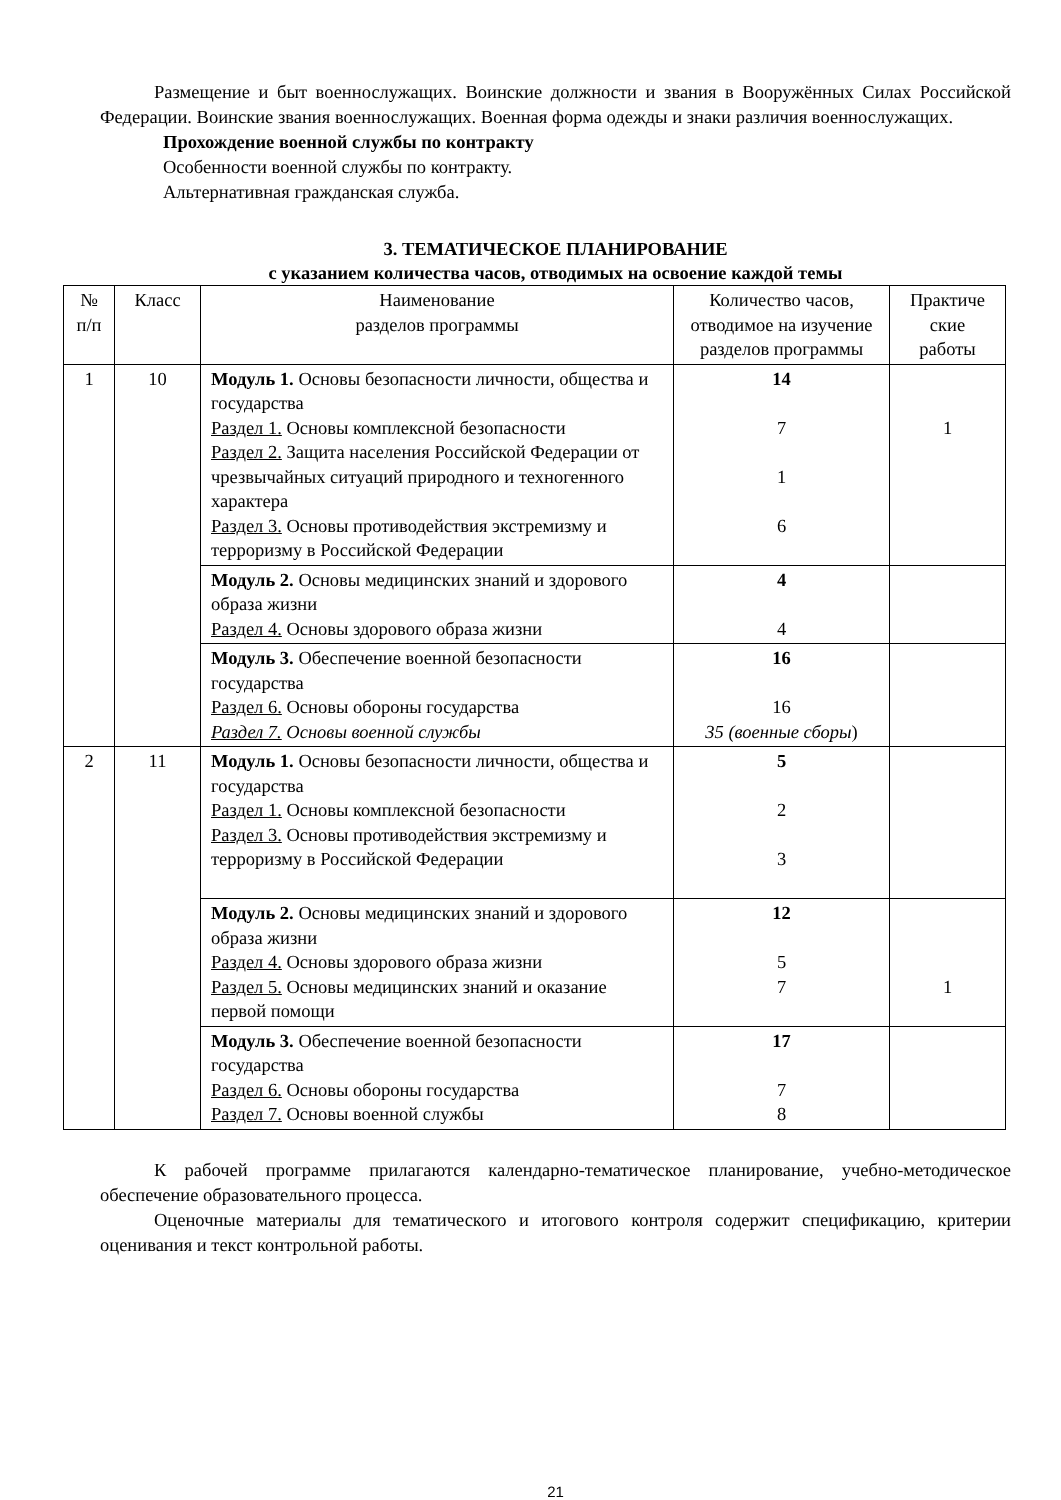Размещение и быт военнослужащих. Воинские должности и звания в Вооружённых Силах Российской Федерации. Воинские звания военнослужащих. Военная форма одежды и знаки различия военнослужащих.
Прохождение военной службы по контракту
Особенности военной службы по контракту.
Альтернативная гражданская служба.
3. ТЕМАТИЧЕСКОЕ ПЛАНИРОВАНИЕ
с указанием количества часов, отводимых на освоение каждой темы
| № п/п | Класс | Наименование разделов программы | Количество часов, отводимое на изучение разделов программы | Практиче ские работы |
| --- | --- | --- | --- | --- |
| 1 | 10 | Модуль 1. Основы безопасности личности, общества и государства Раздел 1. Основы комплексной безопасности Раздел 2. Защита населения Российской Федерации от чрезвычайных ситуаций природного и техногенного характера Раздел 3. Основы противодействия экстремизму и терроризму в Российской Федерации | 14 7 1 6 | 1 |
| | | Модуль 2. Основы медицинских знаний и здорового образа жизни Раздел 4. Основы здорового образа жизни | 4 4 | |
| | | Модуль 3. Обеспечение военной безопасности государства Раздел 6. Основы обороны государства Раздел 7. Основы военной службы | 16 16 35 (военные сборы ) | |
| 2 | 11 | Модуль 1. Основы безопасности личности, общества и государства Раздел 1. Основы комплексной безопасности Раздел 3. Основы противодействия экстремизму и терроризму в Российской Федерации | 5 2 3 | |
| | | Модуль 2. Основы медицинских знаний и здорового образа жизни Раздел 4. Основы здорового образа жизни Раздел 5. Основы медицинских знаний и оказание первой помощи | 12 5 7 | 1 |
| | | Модуль 3. Обеспечение военной безопасности государства Раздел 6. Основы обороны государства Раздел 7. Основы военной службы | 17 7 8 | |
К рабочей программе прилагаются календарно-тематическое планирование, учебно-методическое обеспечение образовательного процесса.
Оценочные материалы для тематического и итогового контроля содержит спецификацию, критерии оценивания и текст контрольной работы.
21